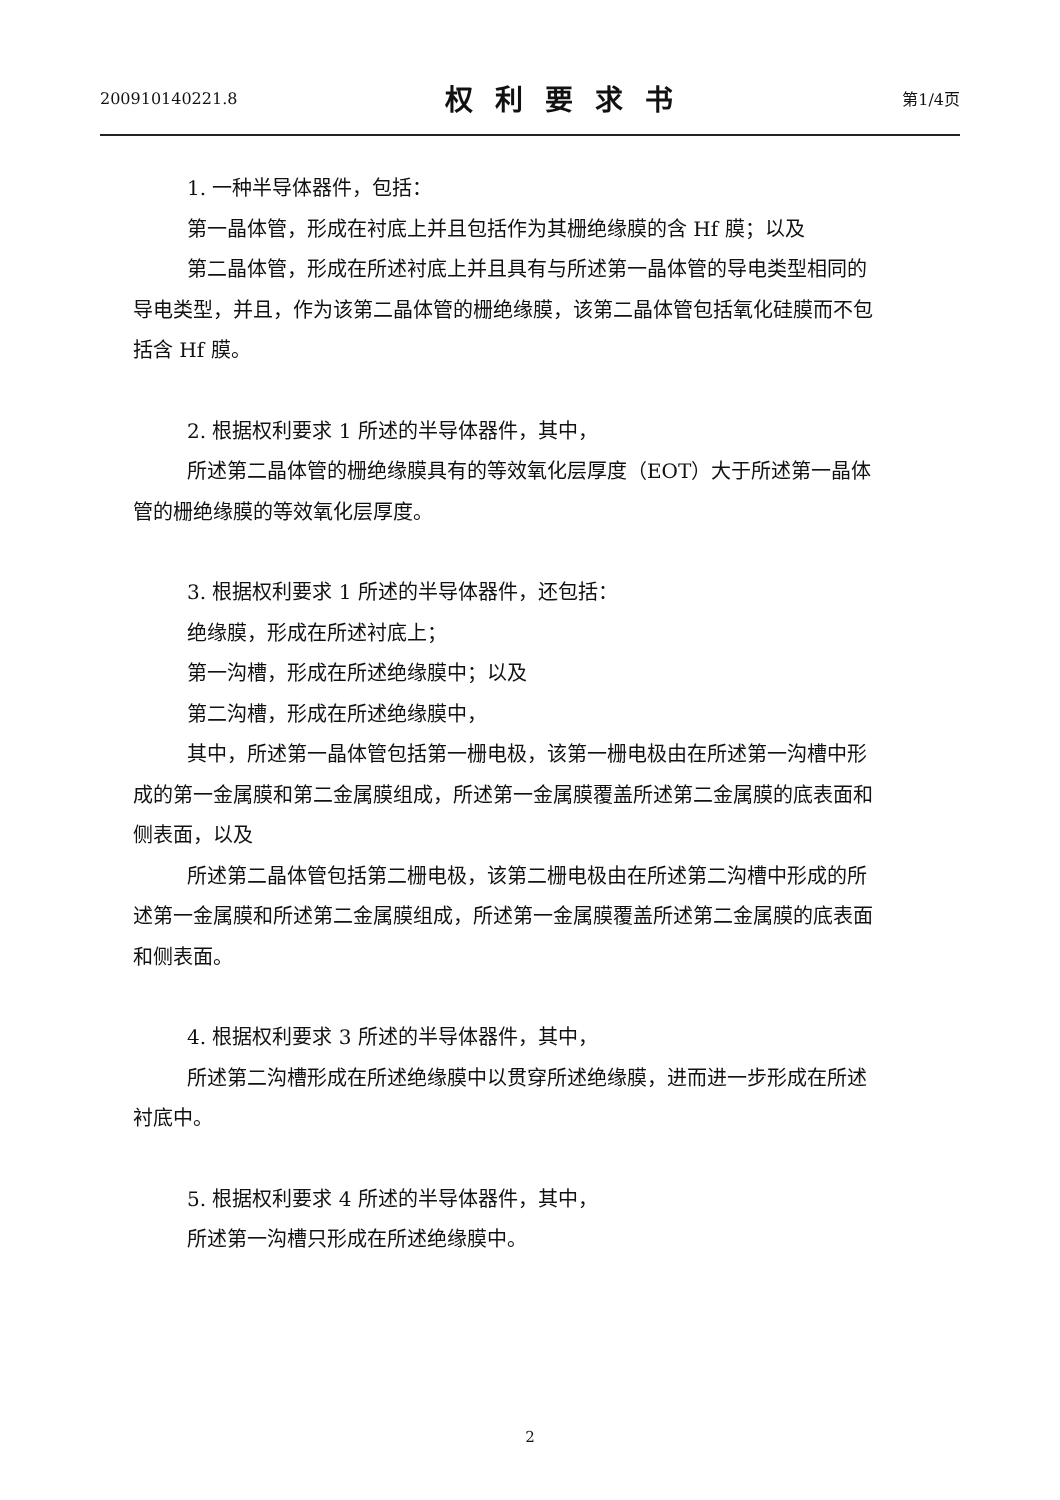200910140221.8 权利要求书 第1/4页
1. 一种半导体器件，包括：
第一晶体管，形成在衬底上并且包括作为其栅绝缘膜的含 Hf 膜；以及
第二晶体管，形成在所述衬底上并且具有与所述第一晶体管的导电类型相同的导电类型，并且，作为该第二晶体管的栅绝缘膜，该第二晶体管包括氧化硅膜而不包括含 Hf 膜。
2. 根据权利要求 1 所述的半导体器件，其中，
所述第二晶体管的栅绝缘膜具有的等效氧化层厚度（EOT）大于所述第一晶体管的栅绝缘膜的等效氧化层厚度。
3. 根据权利要求 1 所述的半导体器件，还包括：
绝缘膜，形成在所述衬底上；
第一沟槽，形成在所述绝缘膜中；以及
第二沟槽，形成在所述绝缘膜中，
其中，所述第一晶体管包括第一栅电极，该第一栅电极由在所述第一沟槽中形成的第一金属膜和第二金属膜组成，所述第一金属膜覆盖所述第二金属膜的底表面和侧表面，以及
所述第二晶体管包括第二栅电极，该第二栅电极由在所述第二沟槽中形成的所述第一金属膜和所述第二金属膜组成，所述第一金属膜覆盖所述第二金属膜的底表面和侧表面。
4. 根据权利要求 3 所述的半导体器件，其中，
所述第二沟槽形成在所述绝缘膜中以贯穿所述绝缘膜，进而进一步形成在所述衬底中。
5. 根据权利要求 4 所述的半导体器件，其中，
所述第一沟槽只形成在所述绝缘膜中。
2